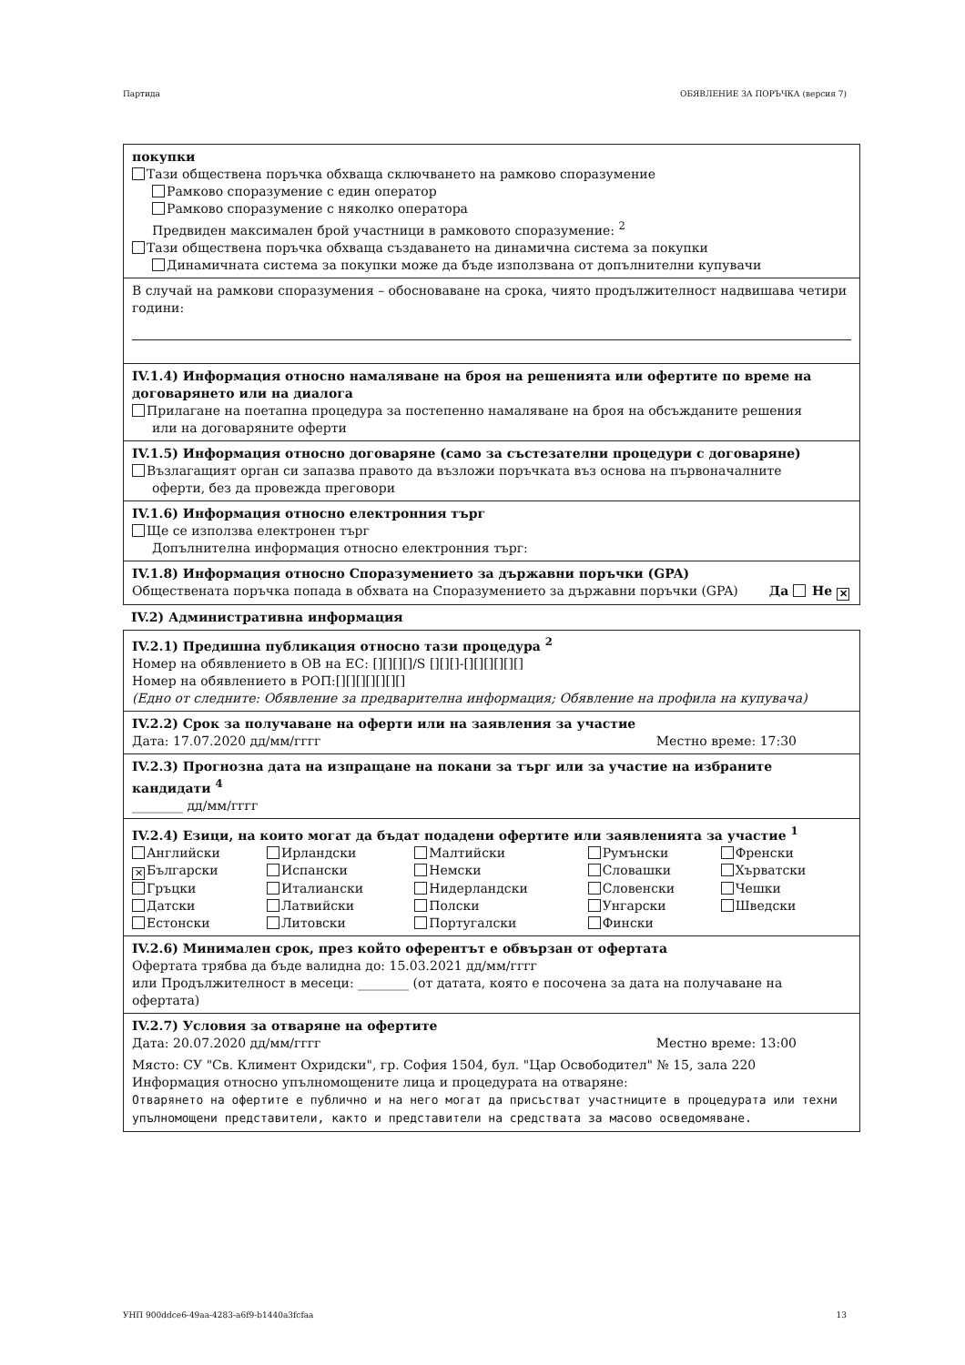Партида ОБЯВЛЕНИЕ ЗА ПОРЪЧКА (версия 7)
покупки
Тази обществена поръчка обхваща сключването на рамково споразумение
Рамково споразумение с един оператор
Рамково споразумение с няколко оператора
Предвиден максимален брой участници в рамковото споразумение: <sup>2</sup>
Тази обществена поръчка обхваща създаването на динамична система за покупки
Динамичната система за покупки може да бъде използвана от допълнителни купувачи
В случай на рамкови споразумения – обосноваване на срока, чиято продължителност надвишава четири години:
IV.1.4) Информация относно намаляване на броя на решенията или офертите по време на договарянето или на диалога
Прилагане на поетапна процедура за постепенно намаляване на броя на обсъжданите решения
или на договаряните оферти
IV.1.5) Информация относно договаряне (само за състезателни процедури с договаряне)
Възлагащият орган си запазва правото да възложи поръчката въз основа на първоначалните
оферти, без да провежда преговори
IV.1.6) Информация относно електронния търг
Ще се използва електронен търг
Допълнителна информация относно електронния търг:
IV.1.8) Информация относно Споразумението за държавни поръчки (GPA)
Обществената поръчка попада в обхвата на Споразумението за държавни поръчки (GPA) Да Не ✕
IV.2) Административна информация
IV.2.1) Предишна публикация относно тази процедура <sup>2</sup>
Номер на обявлението в ОВ на ЕС: [][][][]/S [][][]-[][][][][][]
Номер на обявлението в РОП:[][][][][][][]
(Едно от следните: Обявление за предварителна информация; Обявление на профила на купувача)
IV.2.2) Срок за получаване на оферти или на заявления за участие
Дата: 17.07.2020 дд/мм/гггг Местно време: 17:30
IV.2.3) Прогнозна дата на изпращане на покани за търг или за участие на избраните кандидати <sup>4</sup>
________ дд/мм/гггг
IV.2.4) Езици, на които могат да бъдат подадени офертите или заявленията за участие <sup>1</sup>
| Английски | Ирландски | Малтийски | Румънски | Френски |
| ✕ Български | Испански | Немски | Словашки | Хърватски |
| Гръцки | Италиански | Нидерландски | Словенски | Чешки |
| Датски | Латвийски | Полски | Унгарски | Шведски |
| Естонски | Литовски | Португалски | Фински | |
IV.2.6) Минимален срок, през който оферентът е обвързан от офертата
Офертата трябва да бъде валидна до: 15.03.2021 дд/мм/гггг
или Продължителност в месеци: ________ (от датата, която е посочена за дата на получаване на офертата)
IV.2.7) Условия за отваряне на офертите
Дата: 20.07.2020 дд/мм/гггг Местно време: 13:00
Място: СУ "Св. Климент Охридски", гр. София 1504, бул. "Цар Освободител" № 15, зала 220
Информация относно упълномощените лица и процедурата на отваряне:
Отварянето на офертите е публично и на него могат да присъстват участниците в процедурата или техни упълномощени представители, както и представители на средствата за масово осведомяване.
УНП 900ddce6-49aa-4283-a6f9-b1440a3fcfaa 13